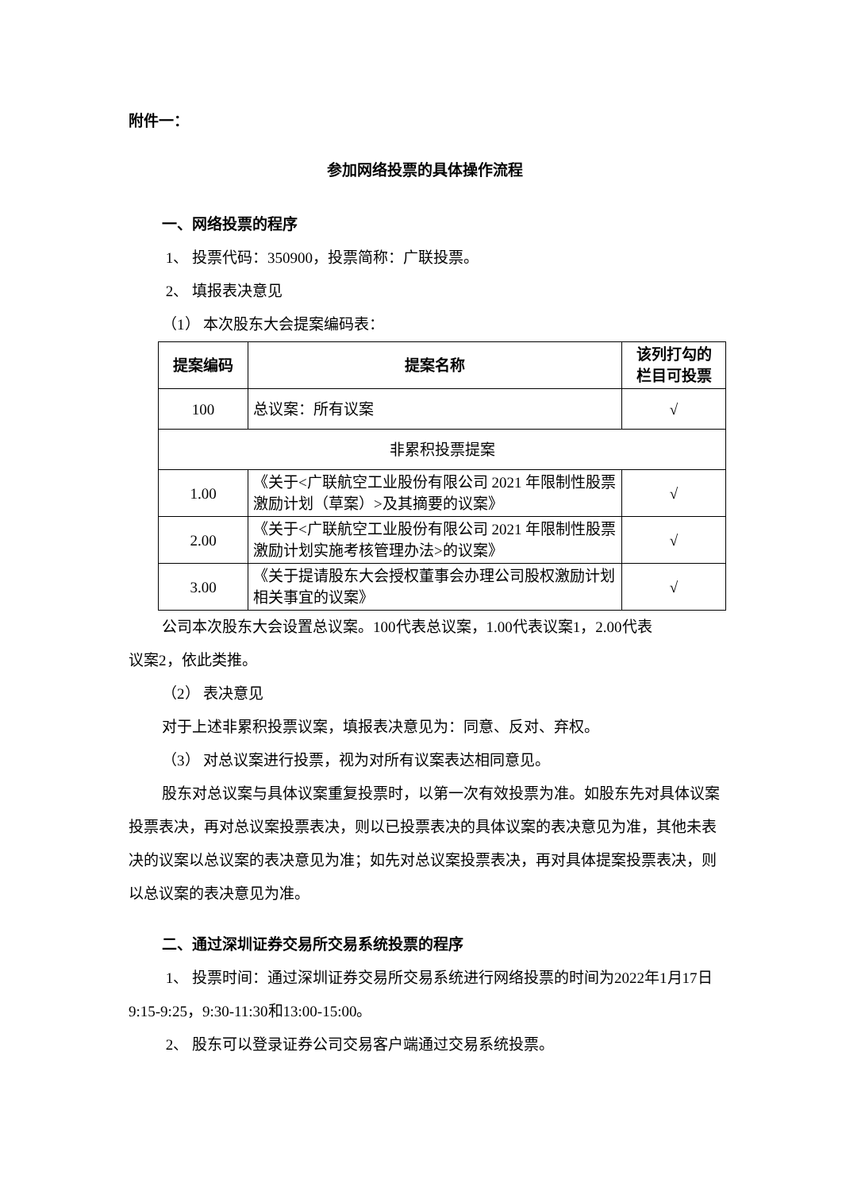附件一：
参加网络投票的具体操作流程
一、网络投票的程序
1、 投票代码：350900，投票简称：广联投票。
2、 填报表决意见
（1） 本次股东大会提案编码表：
| 提案编码 | 提案名称 | 该列打勾的 栏目可投票 |
| --- | --- | --- |
| 100 | 总议案：所有议案 | √ |
| 非累积投票提案 | | |
| 1.00 | 《关于<广联航空工业股份有限公司 2021 年限制性股票激励计划（草案）>及其摘要的议案》 | √ |
| 2.00 | 《关于<广联航空工业股份有限公司 2021 年限制性股票激励计划实施考核管理办法>的议案》 | √ |
| 3.00 | 《关于提请股东大会授权董事会办理公司股权激励计划相关事宜的议案》 | √ |
公司本次股东大会设置总议案。100代表总议案，1.00代表议案1，2.00代表
议案2，依此类推。
（2） 表决意见
对于上述非累积投票议案，填报表决意见为：同意、反对、弃权。
（3） 对总议案进行投票，视为对所有议案表达相同意见。
股东对总议案与具体议案重复投票时，以第一次有效投票为准。如股东先对具体议案投票表决，再对总议案投票表决，则以已投票表决的具体议案的表决意见为准，其他未表决的议案以总议案的表决意见为准；如先对总议案投票表决，再对具体提案投票表决，则以总议案的表决意见为准。
二、通过深圳证券交易所交易系统投票的程序
1、 投票时间：通过深圳证券交易所交易系统进行网络投票的时间为2022年1月17日9:15-9:25，9:30-11:30和13:00-15:00。
2、 股东可以登录证券公司交易客户端通过交易系统投票。